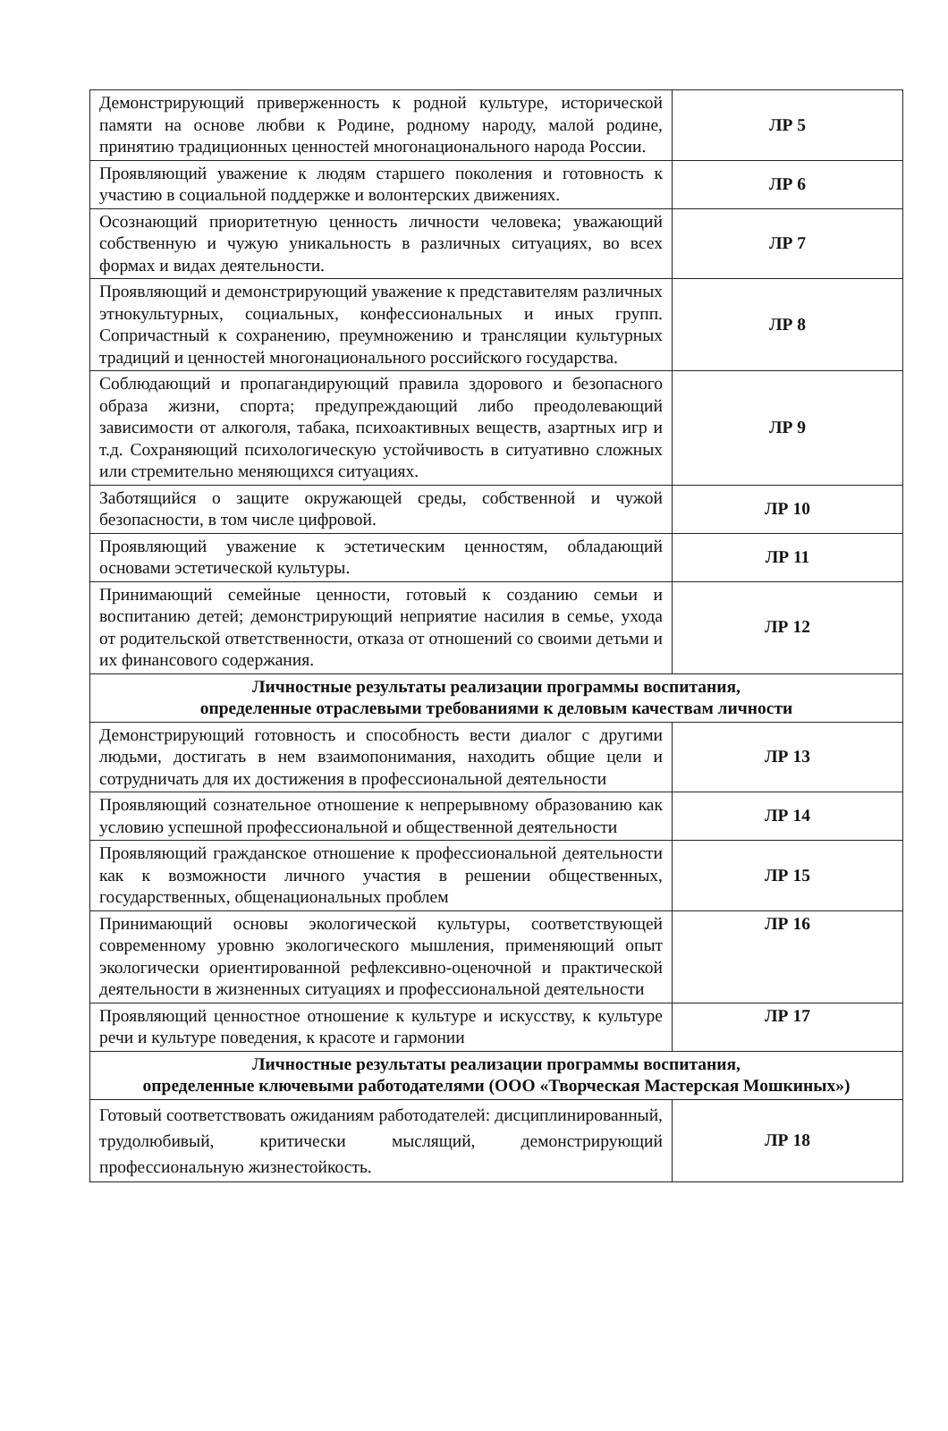| Демонстрирующий приверженность к родной культуре, исторической памяти на основе любви к Родине, родному народу, малой родине, принятию традиционных ценностей многонационального народа России. | ЛР 5 |
| Проявляющий уважение к людям старшего поколения и готовность к участию в социальной поддержке и волонтерских движениях. | ЛР 6 |
| Осознающий приоритетную ценность личности человека; уважающий собственную и чужую уникальность в различных ситуациях, во всех формах и видах деятельности. | ЛР 7 |
| Проявляющий и демонстрирующий уважение к представителям различных этнокультурных, социальных, конфессиональных и иных групп. Сопричастный к сохранению, преумножению и трансляции культурных традиций и ценностей многонационального российского государства. | ЛР 8 |
| Соблюдающий и пропагандирующий правила здорового и безопасного образа жизни, спорта; предупреждающий либо преодолевающий зависимости от алкоголя, табака, психоактивных веществ, азартных игр и т.д. Сохраняющий психологическую устойчивость в ситуативно сложных или стремительно меняющихся ситуациях. | ЛР 9 |
| Заботящийся о защите окружающей среды, собственной и чужой безопасности, в том числе цифровой. | ЛР 10 |
| Проявляющий уважение к эстетическим ценностям, обладающий основами эстетической культуры. | ЛР 11 |
| Принимающий семейные ценности, готовый к созданию семьи и воспитанию детей; демонстрирующий неприятие насилия в семье, ухода от родительской ответственности, отказа от отношений со своими детьми и их финансового содержания. | ЛР 12 |
| Личностные результаты реализации программы воспитания, определенные отраслевыми требованиями к деловым качествам личности | |
| Демонстрирующий готовность и способность вести диалог с другими людьми, достигать в нем взаимопонимания, находить общие цели и сотрудничать для их достижения в профессиональной деятельности | ЛР 13 |
| Проявляющий сознательное отношение к непрерывному образованию как условию успешной профессиональной и общественной деятельности | ЛР 14 |
| Проявляющий гражданское отношение к профессиональной деятельности как к возможности личного участия в решении общественных, государственных, общенациональных проблем | ЛР 15 |
| Принимающий основы экологической культуры, соответствующей современному уровню экологического мышления, применяющий опыт экологически ориентированной рефлексивно-оценочной и практической деятельности в жизненных ситуациях и профессиональной деятельности | ЛР 16 |
| Проявляющий ценностное отношение к культуре и искусству, к культуре речи и культуре поведения, к красоте и гармонии | ЛР 17 |
| Личностные результаты реализации программы воспитания, определенные ключевыми работодателями (ООО «Творческая Мастерская Мошкиных») | |
| Готовый соответствовать ожиданиям работодателей: дисциплинированный, трудолюбивый, критически мыслящий, демонстрирующий профессиональную жизнестойкость. | ЛР 18 |